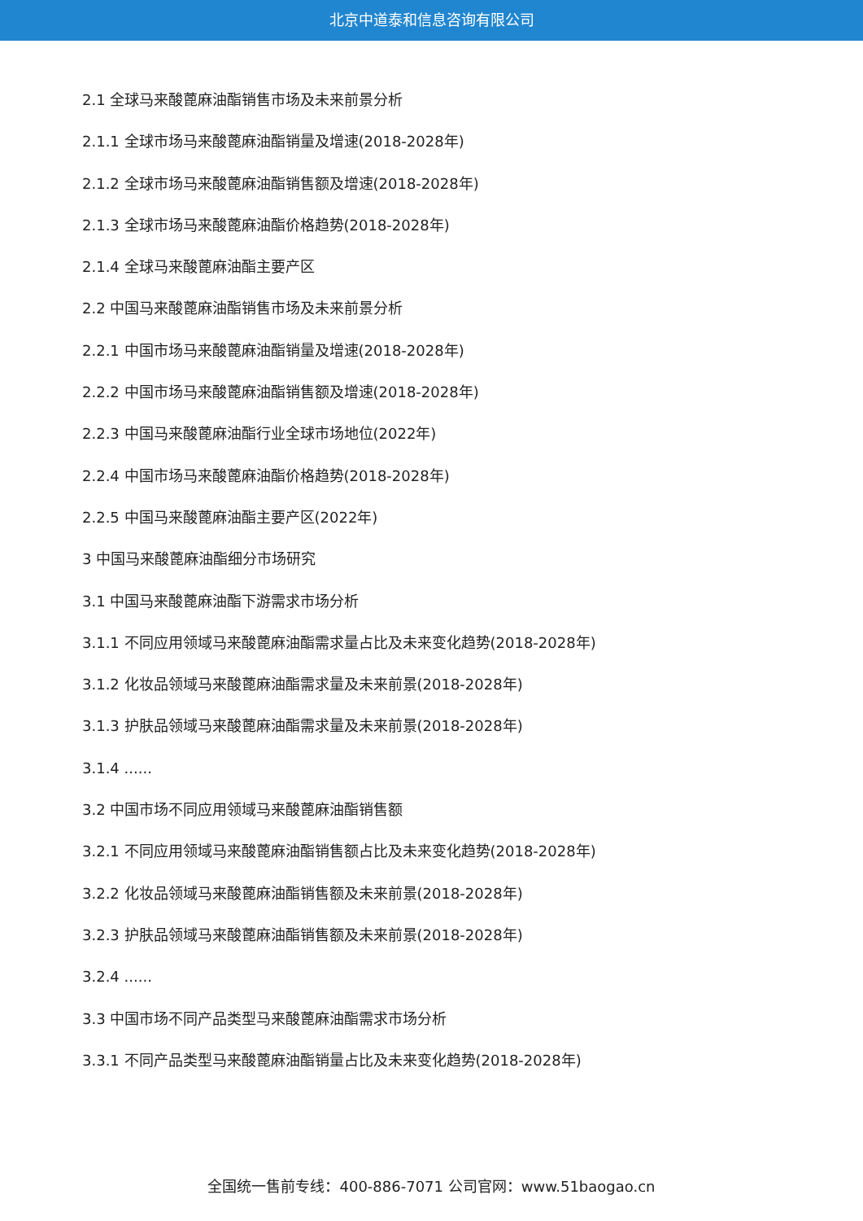北京中道泰和信息咨询有限公司
2.1 全球马来酸蓖麻油酯销售市场及未来前景分析
2.1.1 全球市场马来酸蓖麻油酯销量及增速(2018-2028年)
2.1.2 全球市场马来酸蓖麻油酯销售额及增速(2018-2028年)
2.1.3 全球市场马来酸蓖麻油酯价格趋势(2018-2028年)
2.1.4 全球马来酸蓖麻油酯主要产区
2.2 中国马来酸蓖麻油酯销售市场及未来前景分析
2.2.1 中国市场马来酸蓖麻油酯销量及增速(2018-2028年)
2.2.2 中国市场马来酸蓖麻油酯销售额及增速(2018-2028年)
2.2.3 中国马来酸蓖麻油酯行业全球市场地位(2022年)
2.2.4 中国市场马来酸蓖麻油酯价格趋势(2018-2028年)
2.2.5 中国马来酸蓖麻油酯主要产区(2022年)
3 中国马来酸蓖麻油酯细分市场研究
3.1 中国马来酸蓖麻油酯下游需求市场分析
3.1.1 不同应用领域马来酸蓖麻油酯需求量占比及未来变化趋势(2018-2028年)
3.1.2 化妆品领域马来酸蓖麻油酯需求量及未来前景(2018-2028年)
3.1.3 护肤品领域马来酸蓖麻油酯需求量及未来前景(2018-2028年)
3.1.4 ......
3.2 中国市场不同应用领域马来酸蓖麻油酯销售额
3.2.1 不同应用领域马来酸蓖麻油酯销售额占比及未来变化趋势(2018-2028年)
3.2.2 化妆品领域马来酸蓖麻油酯销售额及未来前景(2018-2028年)
3.2.3 护肤品领域马来酸蓖麻油酯销售额及未来前景(2018-2028年)
3.2.4 ......
3.3 中国市场不同产品类型马来酸蓖麻油酯需求市场分析
3.3.1 不同产品类型马来酸蓖麻油酯销量占比及未来变化趋势(2018-2028年)
全国统一售前专线：400-886-7071 公司官网：www.51baogao.cn